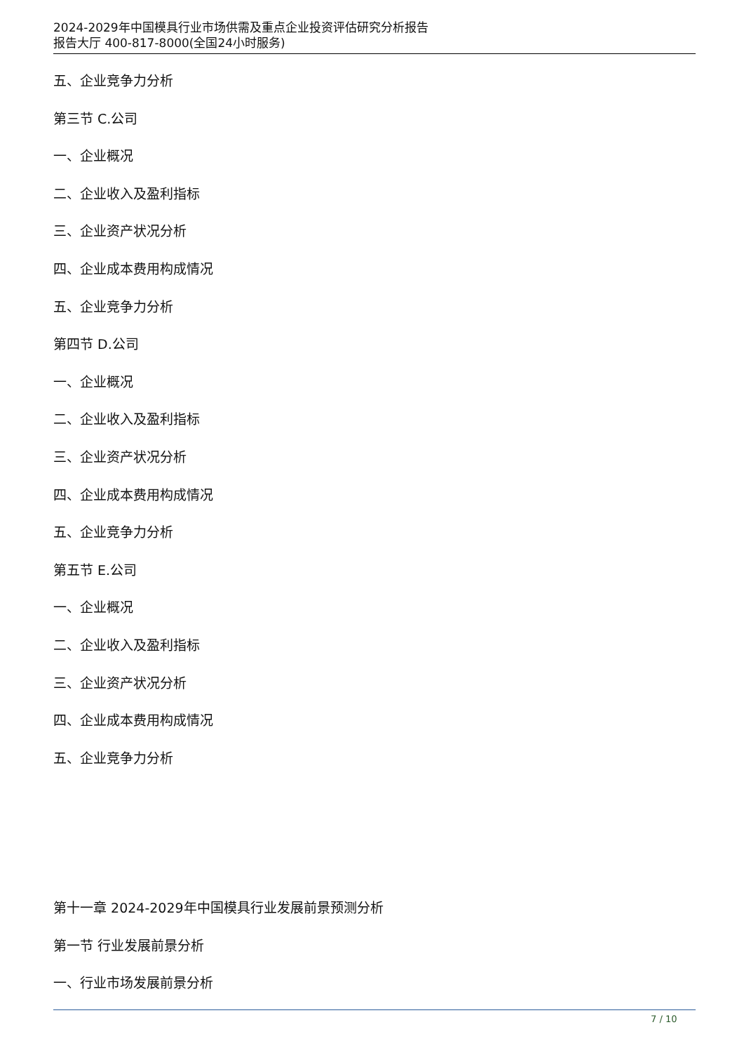2024-2029年中国模具行业市场供需及重点企业投资评估研究分析报告
报告大厅 400-817-8000(全国24小时服务)
五、企业竞争力分析
第三节 C.公司
一、企业概况
二、企业收入及盈利指标
三、企业资产状况分析
四、企业成本费用构成情况
五、企业竞争力分析
第四节 D.公司
一、企业概况
二、企业收入及盈利指标
三、企业资产状况分析
四、企业成本费用构成情况
五、企业竞争力分析
第五节 E.公司
一、企业概况
二、企业收入及盈利指标
三、企业资产状况分析
四、企业成本费用构成情况
五、企业竞争力分析
第十一章 2024-2029年中国模具行业发展前景预测分析
第一节 行业发展前景分析
一、行业市场发展前景分析
7 / 10